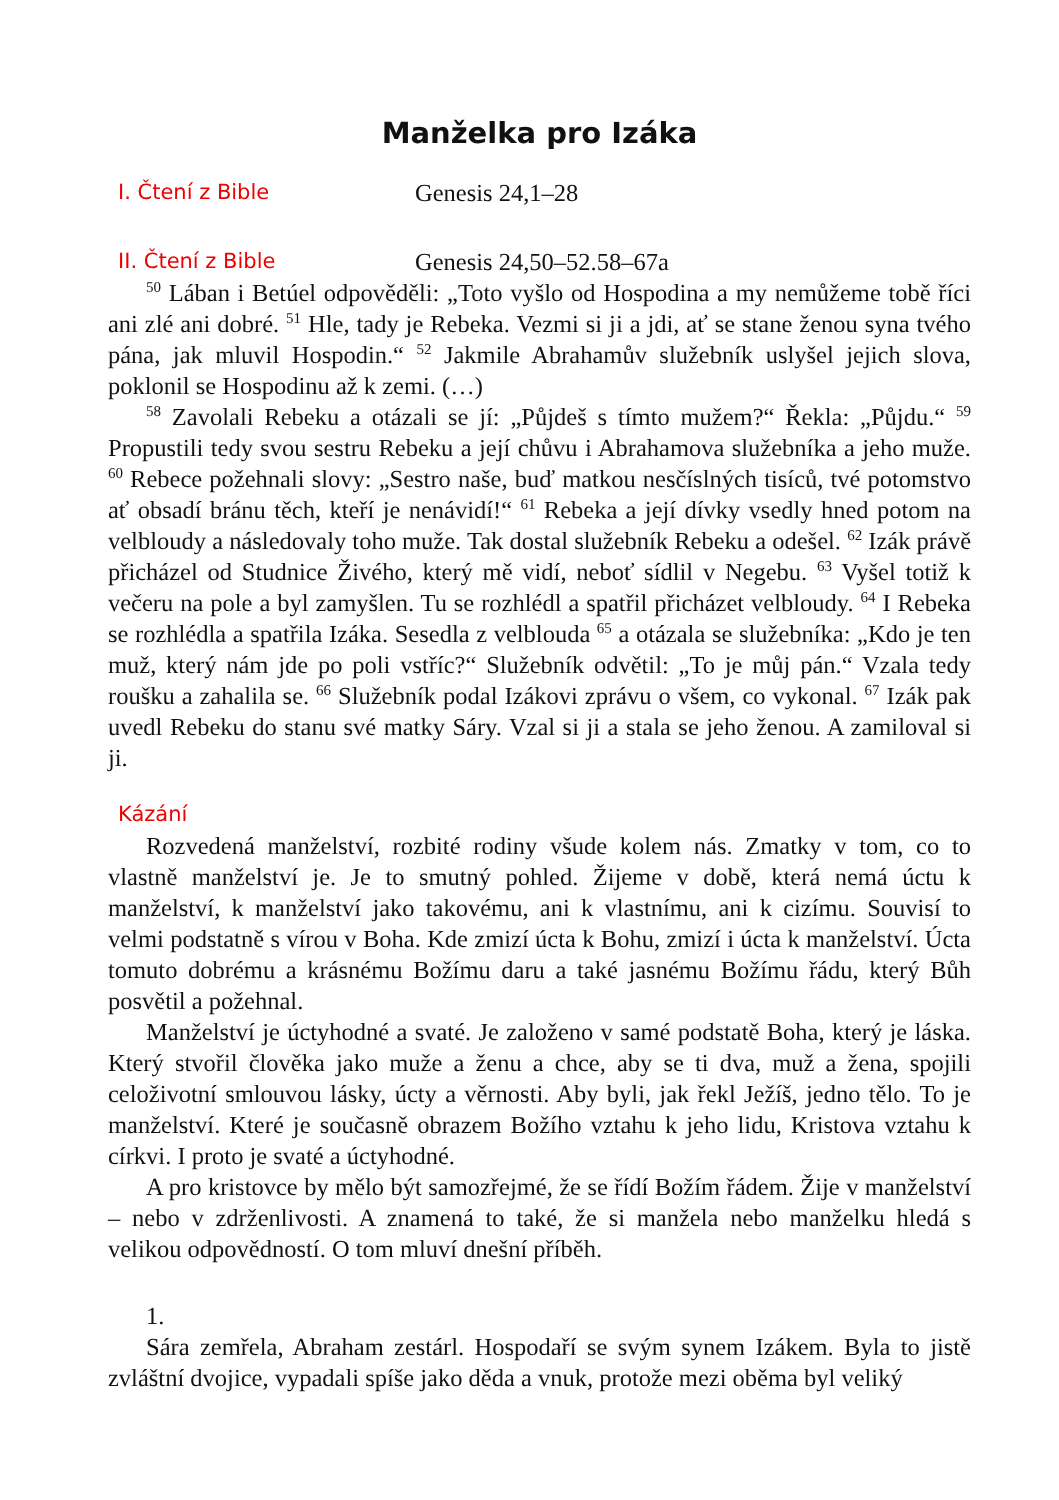Manželka pro Izáka
I. Čtení z Bible
Genesis 24,1–28
II. Čtení z Bible
Genesis 24,50–52.58–67a
<sup>50</sup> Lában i Betúel odpověděli: „Toto vyšlo od Hospodina a my nemůžeme tobě říci ani zlé ani dobré. <sup>51</sup> Hle, tady je Rebeka. Vezmi si ji a jdi, ať se stane ženou syna tvého pána, jak mluvil Hospodin.“ <sup>52</sup> Jakmile Abrahamův služebník uslyšel jejich slova, poklonil se Hospodinu až k zemi. (…)
<sup>58</sup> Zavolali Rebeku a otázali se jí: „Půjdeš s tímto mužem?“ Řekla: „Půjdu.“ <sup>59</sup> Propustili tedy svou sestru Rebeku a její chůvu i Abrahamova služebníka a jeho muže. <sup>60</sup> Rebece požehnali slovy: „Sestro naše, buď matkou nesčíslných tisíců, tvé potomstvo ať obsadí bránu těch, kteří je nenávidí!“ <sup>61</sup> Rebeka a její dívky vsedly hned potom na velbloudy a následovaly toho muže. Tak dostal služebník Rebeku a odešel. <sup>62</sup> Izák právě přicházel od Studnice Živého, který mě vidí, neboť sídlil v Negebu. <sup>63</sup> Vyšel totiž k večeru na pole a byl zamyšlen. Tu se rozhlédl a spatřil přicházet velbloudy. <sup>64</sup> I Rebeka se rozhlédla a spatřila Izáka. Sesedla z velblouda <sup>65</sup> a otázala se služebníka: „Kdo je ten muž, který nám jde po poli vstříc?“ Služebník odvětil: „To je můj pán.“ Vzala tedy roušku a zahalila se. <sup>66</sup> Služebník podal Izákovi zprávu o všem, co vykonal. <sup>67</sup> Izák pak uvedl Rebeku do stanu své matky Sáry. Vzal si ji a stala se jeho ženou. A zamiloval si ji.
Kázání
Rozvedená manželství, rozbité rodiny všude kolem nás. Zmatky v tom, co to vlastně manželství je. Je to smutný pohled. Žijeme v době, která nemá úctu k manželství, k manželství jako takovému, ani k vlastnímu, ani k cizímu. Souvisí to velmi podstatně s vírou v Boha. Kde zmizí úcta k Bohu, zmizí i úcta k manželství. Úcta tomuto dobrému a krásnému Božímu daru a také jasnému Božímu řádu, který Bůh posvětil a požehnal.
Manželství je úctyhodné a svaté. Je založeno v samé podstatě Boha, který je láska. Který stvořil člověka jako muže a ženu a chce, aby se ti dva, muž a žena, spojili celoživotní smlouvou lásky, úcty a věrnosti. Aby byli, jak řekl Ježíš, jedno tělo. To je manželství. Které je současně obrazem Božího vztahu k jeho lidu, Kristova vztahu k církvi. I proto je svaté a úctyhodné.
A pro kristovce by mělo být samozřejmé, že se řídí Božím řádem. Žije v manželství – nebo v zdrženlivosti. A znamená to také, že si manžela nebo manželku hledá s velikou odpovědností. O tom mluví dnešní příběh.
1.
Sára zemřela, Abraham zestárl. Hospodaří se svým synem Izákem. Byla to jistě zvláštní dvojice, vypadali spíše jako děda a vnuk, protože mezi oběma byl veliký